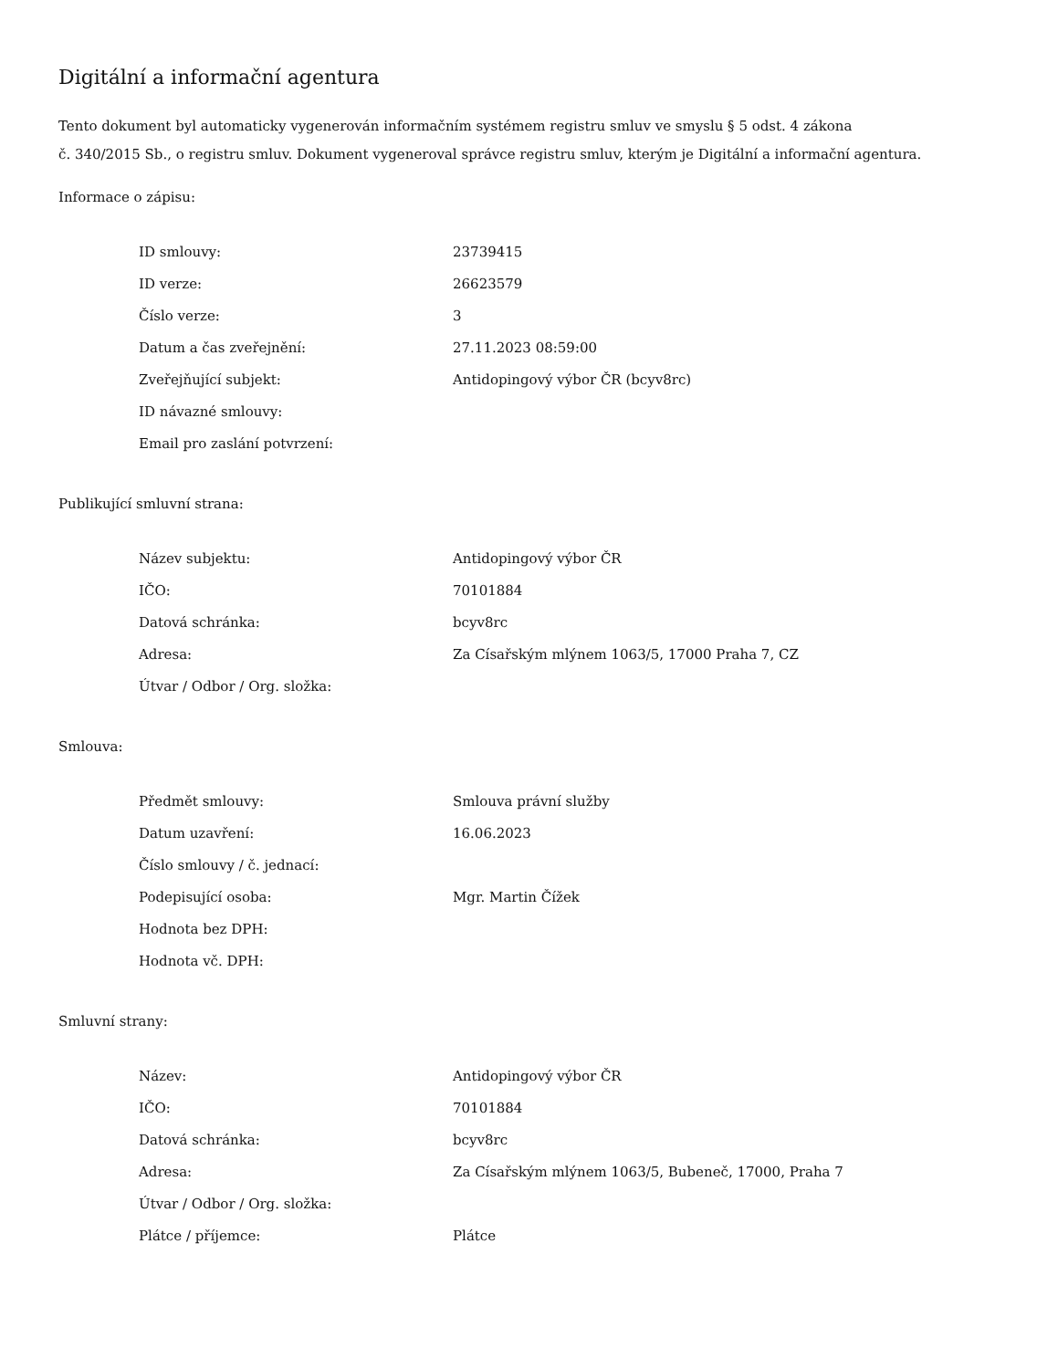Digitální a informační agentura
Tento dokument byl automaticky vygenerován informačním systémem registru smluv ve smyslu § 5 odst. 4 zákona
č. 340/2015 Sb., o registru smluv. Dokument vygeneroval správce registru smluv, kterým je Digitální a informační agentura.
Informace o zápisu:
| ID smlouvy: | 23739415 |
| ID verze: | 26623579 |
| Číslo verze: | 3 |
| Datum a čas zveřejnění: | 27.11.2023 08:59:00 |
| Zveřejňující subjekt: | Antidopingový výbor ČR (bcyv8rc) |
| ID návazné smlouvy: | |
| Email pro zaslání potvrzení: | |
Publikující smluvní strana:
| Název subjektu: | Antidopingový výbor ČR |
| IČO: | 70101884 |
| Datová schránka: | bcyv8rc |
| Adresa: | Za Císařským mlýnem 1063/5, 17000 Praha 7, CZ |
| Útvar / Odbor / Org. složka: | |
Smlouva:
| Předmět smlouvy: | Smlouva právní služby |
| Datum uzavření: | 16.06.2023 |
| Číslo smlouvy / č. jednací: | |
| Podepisující osoba: | Mgr. Martin Čížek |
| Hodnota bez DPH: | |
| Hodnota vč. DPH: | |
Smluvní strany:
| Název: | Antidopingový výbor ČR |
| IČO: | 70101884 |
| Datová schránka: | bcyv8rc |
| Adresa: | Za Císařským mlýnem 1063/5, Bubeneč, 17000, Praha 7 |
| Útvar / Odbor / Org. složka: | |
| Plátce / příjemce: | Plátce |